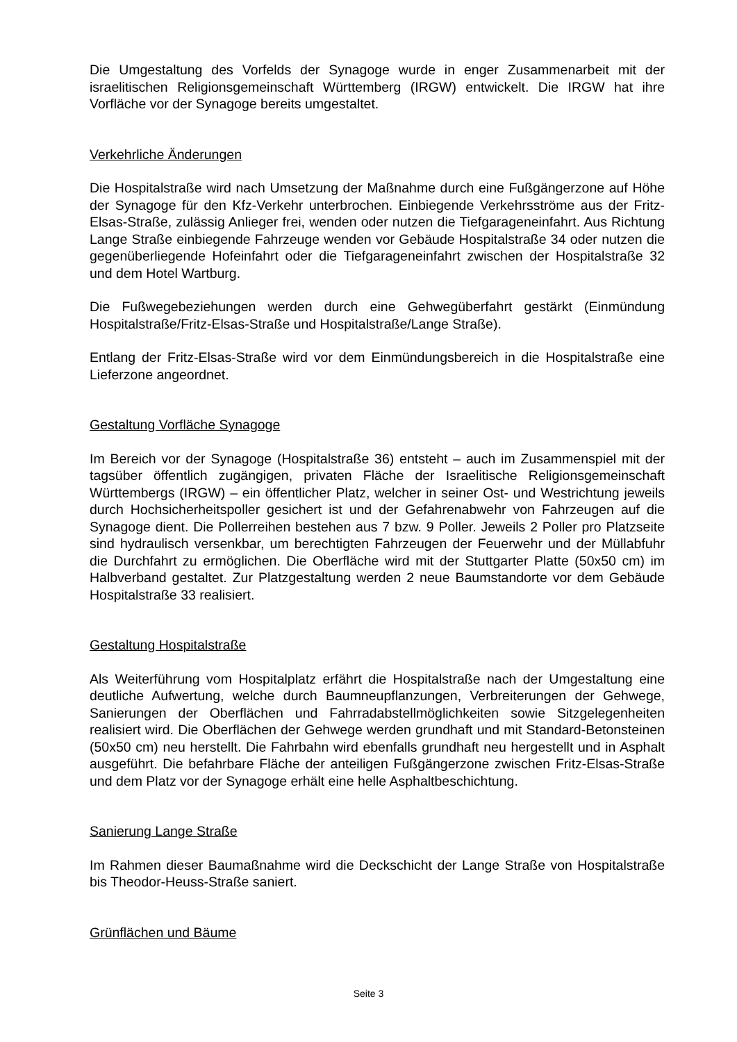Die Umgestaltung des Vorfelds der Synagoge wurde in enger Zusammenarbeit mit der israelitischen Religionsgemeinschaft Württemberg (IRGW) entwickelt. Die IRGW hat ihre Vorfläche vor der Synagoge bereits umgestaltet.
Verkehrliche Änderungen
Die Hospitalstraße wird nach Umsetzung der Maßnahme durch eine Fußgängerzone auf Höhe der Synagoge für den Kfz-Verkehr unterbrochen. Einbiegende Verkehrsströme aus der Fritz-Elsas-Straße, zulässig Anlieger frei, wenden oder nutzen die Tiefgarageneinfahrt. Aus Richtung Lange Straße einbiegende Fahrzeuge wenden vor Gebäude Hospitalstraße 34 oder nutzen die gegenüberliegende Hofeinfahrt oder die Tiefgarageneinfahrt zwischen der Hospitalstraße 32 und dem Hotel Wartburg.
Die Fußwegebeziehungen werden durch eine Gehwegüberfahrt gestärkt (Einmündung Hospitalstraße/Fritz-Elsas-Straße und Hospitalstraße/Lange Straße).
Entlang der Fritz-Elsas-Straße wird vor dem Einmündungsbereich in die Hospitalstraße eine Lieferzone angeordnet.
Gestaltung Vorfläche Synagoge
Im Bereich vor der Synagoge (Hospitalstraße 36) entsteht – auch im Zusammenspiel mit der tagsüber öffentlich zugängigen, privaten Fläche der Israelitische Religionsgemeinschaft Württembergs (IRGW) – ein öffentlicher Platz, welcher in seiner Ost- und Westrichtung jeweils durch Hochsicherheitspoller gesichert ist und der Gefahrenabwehr von Fahrzeugen auf die Synagoge dient. Die Pollerreihen bestehen aus 7 bzw. 9 Poller. Jeweils 2 Poller pro Platzseite sind hydraulisch versenkbar, um berechtigten Fahrzeugen der Feuerwehr und der Müllabfuhr die Durchfahrt zu ermöglichen. Die Oberfläche wird mit der Stuttgarter Platte (50x50 cm) im Halbverband gestaltet. Zur Platzgestaltung werden 2 neue Baumstandorte vor dem Gebäude Hospitalstraße 33 realisiert.
Gestaltung Hospitalstraße
Als Weiterführung vom Hospitalplatz erfährt die Hospitalstraße nach der Umgestaltung eine deutliche Aufwertung, welche durch Baumneupflanzungen, Verbreiterungen der Gehwege, Sanierungen der Oberflächen und Fahrradabstellmöglichkeiten sowie Sitzgelegenheiten realisiert wird. Die Oberflächen der Gehwege werden grundhaft und mit Standard-Betonsteinen (50x50 cm) neu herstellt. Die Fahrbahn wird ebenfalls grundhaft neu hergestellt und in Asphalt ausgeführt. Die befahrbare Fläche der anteiligen Fußgängerzone zwischen Fritz-Elsas-Straße und dem Platz vor der Synagoge erhält eine helle Asphaltbeschichtung.
Sanierung Lange Straße
Im Rahmen dieser Baumaßnahme wird die Deckschicht der Lange Straße von Hospitalstraße bis Theodor-Heuss-Straße saniert.
Grünflächen und Bäume
Seite 3